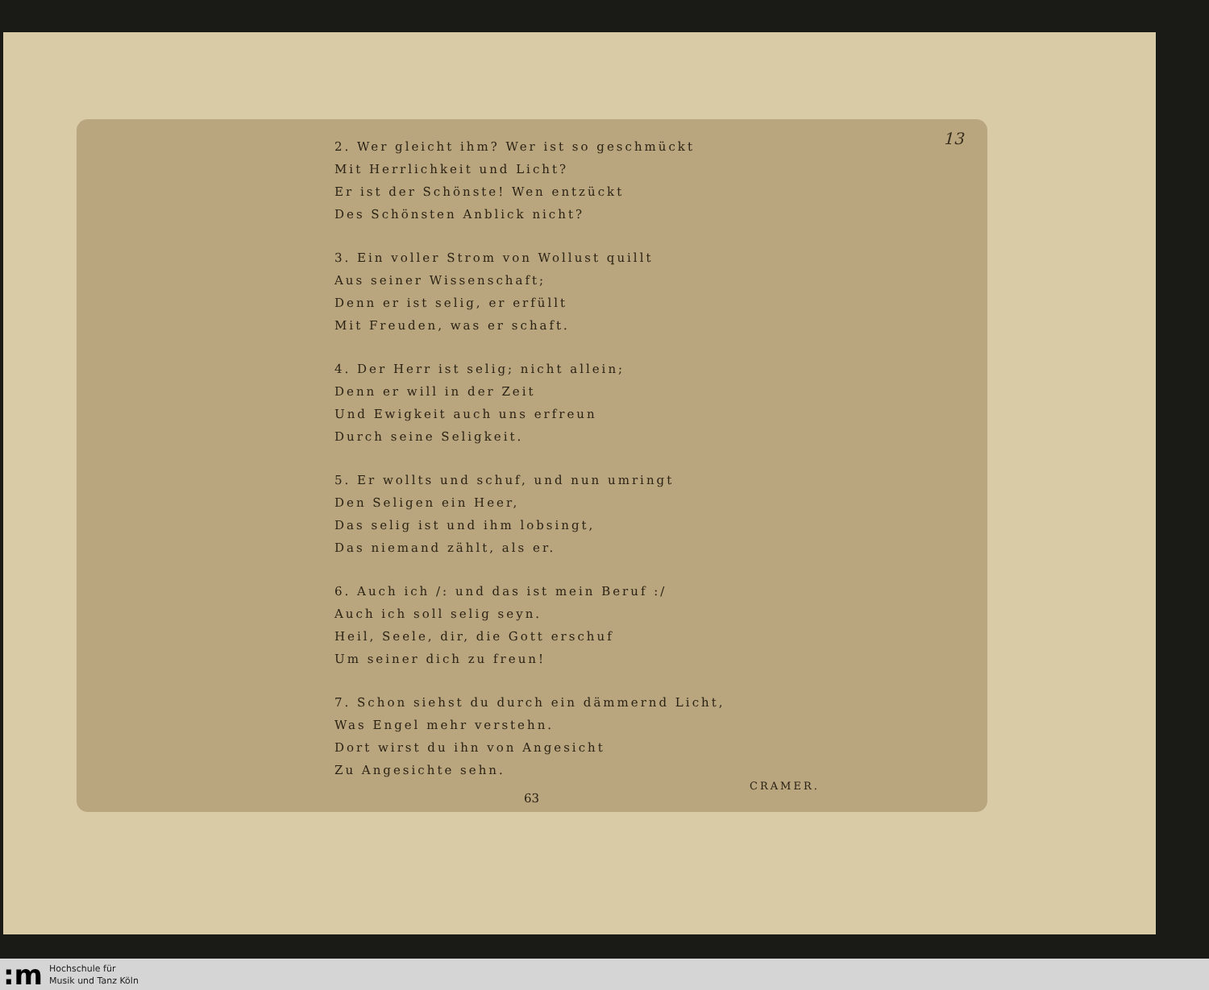13
2. Wer gleicht ihm? Wer ist so geschmückt
Mit Herrlichkeit und Licht?
Er ist der Schönste! Wen entzückt
Des Schönsten Anblick nicht?
3. Ein voller Strom von Wollust quillt
Aus seiner Wissenschaft;
Denn er ist selig, er erfüllt
Mit Freuden, was er schaft.
4. Der Herr ist selig; nicht allein;
Denn er will in der Zeit
Und Ewigkeit auch uns erfreun
Durch seine Seligkeit.
5. Er wollts und schuf, und nun umringt
Den Seligen ein Heer,
Das selig ist und ihm lobsingt,
Das niemand zählt, als er.
6. Auch ich ∕: und das ist mein Beruf :∕
Auch ich soll selig seyn.
Heil, Seele, dir, die Gott erschuf
Um seiner dich zu freun!
7. Schon siehst du durch ein dämmernd Licht,
Was Engel mehr verstehn.
Dort wirst du ihn von Angesicht
Zu Angesichte sehn.
CRAMER.
63
:m
Hochschule für
Musik und Tanz Köln